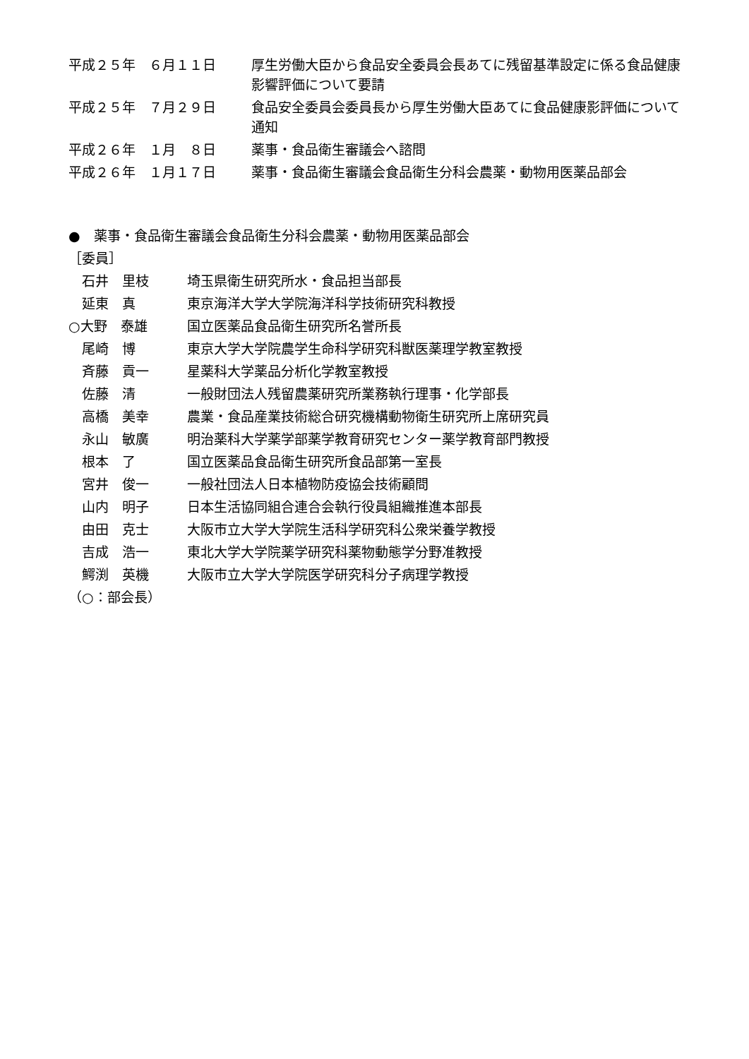平成２５年　６月１１日 厚生労働大臣から食品安全委員会長あてに残留基準設定に係る食品健康影響評価について要請
平成２５年　７月２９日 食品安全委員会委員長から厚生労働大臣あてに食品健康影評価について通知
平成２６年　１月　８日 薬事・食品衛生審議会へ諮問
平成２６年　１月１７日 薬事・食品衛生審議会食品衛生分科会農薬・動物用医薬品部会
●　薬事・食品衛生審議会食品衛生分科会農薬・動物用医薬品部会
［委員］
　石井　里枝 埼玉県衛生研究所水・食品担当部長
　延東　真 東京海洋大学大学院海洋科学技術研究科教授
○大野　泰雄 国立医薬品食品衛生研究所名誉所長
　尾崎　博 東京大学大学院農学生命科学研究科獣医薬理学教室教授
　斉藤　貢一 星薬科大学薬品分析化学教室教授
　佐藤　清 一般財団法人残留農薬研究所業務執行理事・化学部長
　高橋　美幸 農業・食品産業技術総合研究機構動物衛生研究所上席研究員
　永山　敏廣 明治薬科大学薬学部薬学教育研究センター薬学教育部門教授
　根本　了 国立医薬品食品衛生研究所食品部第一室長
　宮井　俊一 一般社団法人日本植物防疫協会技術顧問
　山内　明子 日本生活協同組合連合会執行役員組織推進本部長
　由田　克士 大阪市立大学大学院生活科学研究科公衆栄養学教授
　吉成　浩一 東北大学大学院薬学研究科薬物動態学分野准教授
　鰐渕　英機 大阪市立大学大学院医学研究科分子病理学教授
（○：部会長）